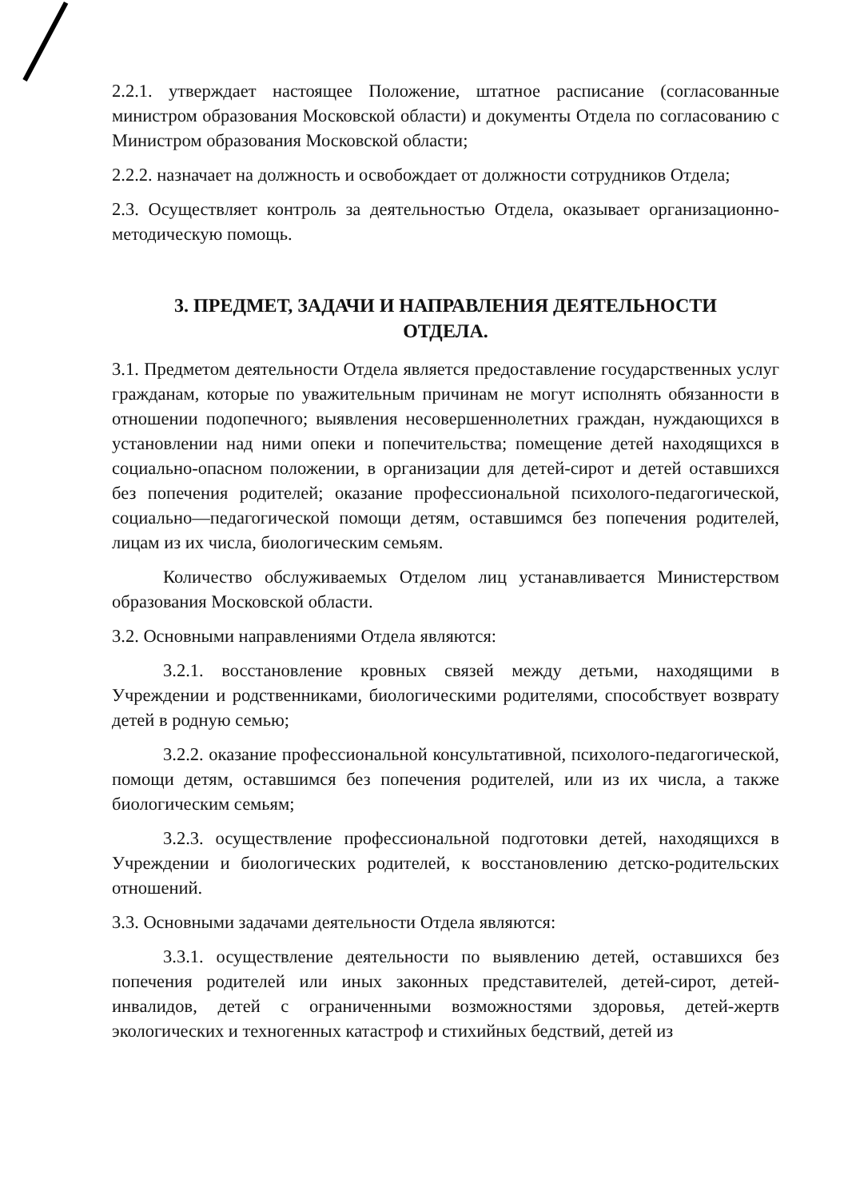2.2.1. утверждает настоящее Положение, штатное расписание (согласованные министром образования Московской области) и документы Отдела по согласованию с Министром образования Московской области;
2.2.2. назначает на должность и освобождает от должности сотрудников Отдела;
2.3. Осуществляет контроль за деятельностью Отдела, оказывает организационно-методическую помощь.
3. ПРЕДМЕТ, ЗАДАЧИ И НАПРАВЛЕНИЯ ДЕЯТЕЛЬНОСТИ
ОТДЕЛА.
3.1. Предметом деятельности Отдела является предоставление государственных услуг гражданам, которые по уважительным причинам не могут исполнять обязанности в отношении подопечного; выявления несовершеннолетних граждан, нуждающихся в установлении над ними опеки и попечительства; помещение детей находящихся в социально-опасном положении, в организации для детей-сирот и детей оставшихся без попечения родителей; оказание профессиональной психолого-педагогической, социально—педагогической помощи детям, оставшимся без попечения родителей, лицам из их числа, биологическим семьям.
Количество обслуживаемых Отделом лиц устанавливается Министерством образования Московской области.
3.2. Основными направлениями Отдела являются:
3.2.1. восстановление кровных связей между детьми, находящими в Учреждении и родственниками, биологическими родителями, способствует возврату детей в родную семью;
3.2.2. оказание профессиональной консультативной, психолого-педагогической, помощи детям, оставшимся без попечения родителей, или из их числа, а также биологическим семьям;
3.2.3. осуществление профессиональной подготовки детей, находящихся в Учреждении и биологических родителей, к восстановлению детско-родительских отношений.
3.3. Основными задачами деятельности Отдела являются:
3.3.1. осуществление деятельности по выявлению детей, оставшихся без попечения родителей или иных законных представителей, детей-сирот, детей-инвалидов, детей с ограниченными возможностями здоровья, детей-жертв экологических и техногенных катастроф и стихийных бедствий, детей из